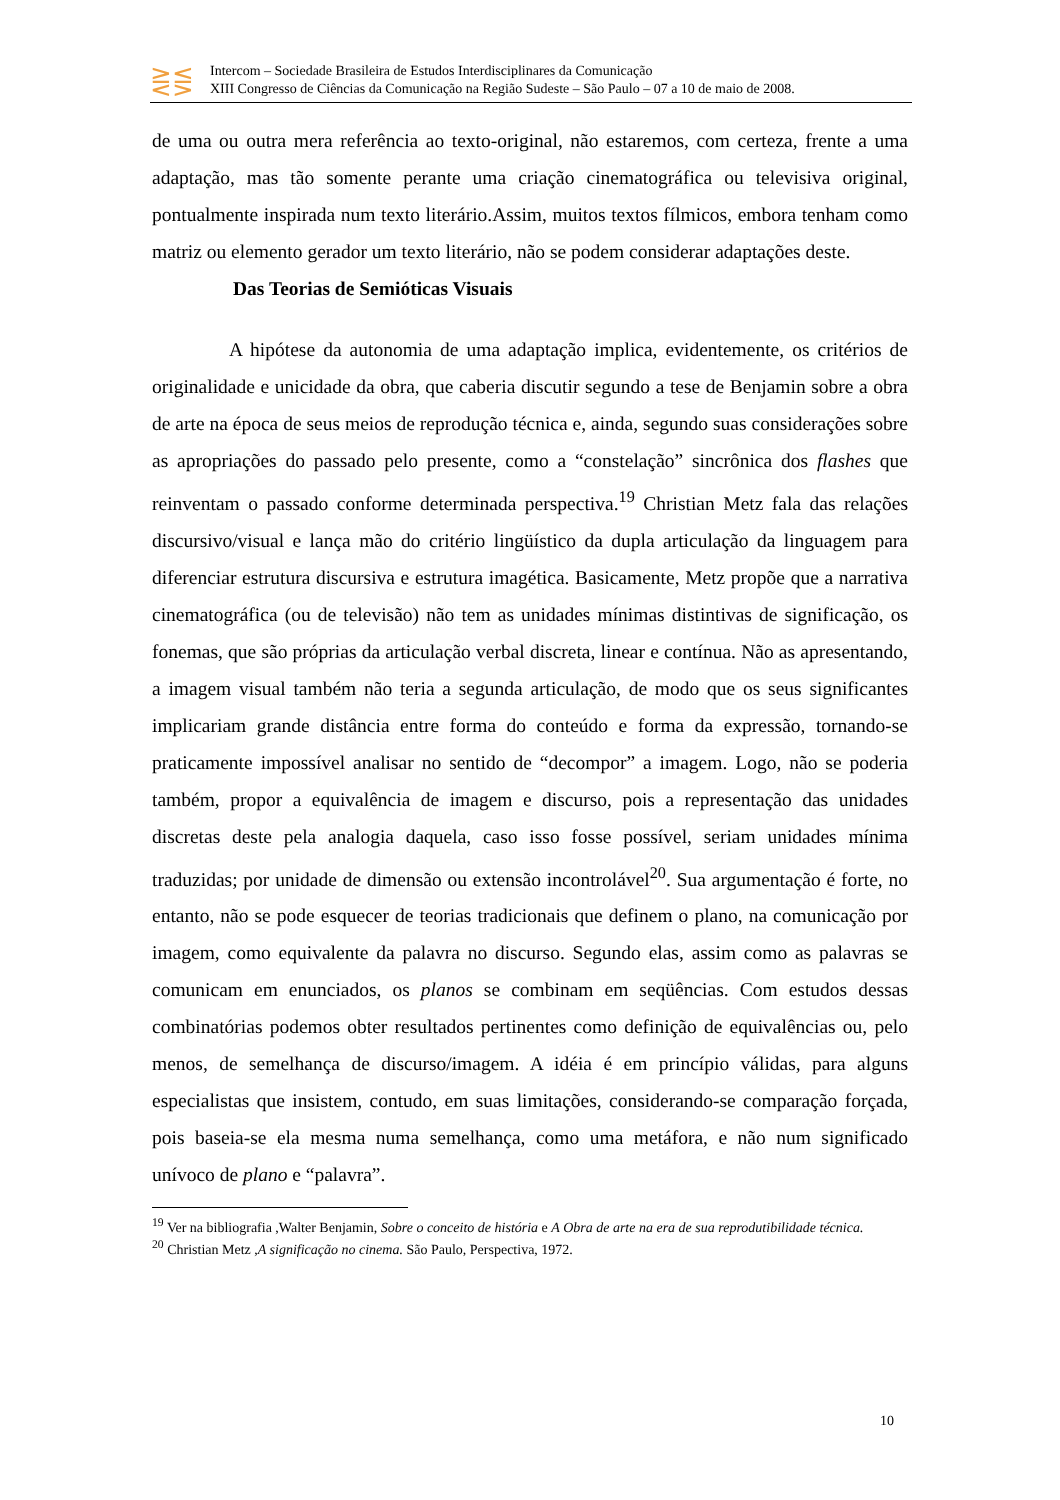⋛⋚
Intercom – Sociedade Brasileira de Estudos Interdisciplinares da Comunicação
XIII Congresso de Ciências da Comunicação na Região Sudeste – São Paulo – 07 a 10 de maio de 2008.
de uma ou outra mera referência ao texto-original, não estaremos, com certeza, frente a uma adaptação, mas tão somente perante uma criação cinematográfica ou televisiva original, pontualmente inspirada num texto literário.Assim, muitos textos fílmicos, embora tenham como matriz ou elemento gerador um texto literário, não se podem considerar adaptações deste.
Das Teorias de Semióticas Visuais
A hipótese da autonomia de uma adaptação implica, evidentemente, os critérios de originalidade e unicidade da obra, que caberia discutir segundo a tese de Benjamin sobre a obra de arte na época de seus meios de reprodução técnica e, ainda, segundo suas considerações sobre as apropriações do passado pelo presente, como a “constelação” sincrônica dos flashes que reinventam o passado conforme determinada perspectiva.<sup>19</sup> Christian Metz fala das relações discursivo/visual e lança mão do critério lingüístico da dupla articulação da linguagem para diferenciar estrutura discursiva e estrutura imagética. Basicamente, Metz propõe que a narrativa cinematográfica (ou de televisão) não tem as unidades mínimas distintivas de significação, os fonemas, que são próprias da articulação verbal discreta, linear e contínua. Não as apresentando, a imagem visual também não teria a segunda articulação, de modo que os seus significantes implicariam grande distância entre forma do conteúdo e forma da expressão, tornando-se praticamente impossível analisar no sentido de “decompor” a imagem. Logo, não se poderia também, propor a equivalência de imagem e discurso, pois a representação das unidades discretas deste pela analogia daquela, caso isso fosse possível, seriam unidades mínima traduzidas; por unidade de dimensão ou extensão incontrolável<sup>20</sup>. Sua argumentação é forte, no entanto, não se pode esquecer de teorias tradicionais que definem o plano, na comunicação por imagem, como equivalente da palavra no discurso. Segundo elas, assim como as palavras se comunicam em enunciados, os planos se combinam em seqüências. Com estudos dessas combinatórias podemos obter resultados pertinentes como definição de equivalências ou, pelo menos, de semelhança de discurso/imagem. A idéia é em princípio válidas, para alguns especialistas que insistem, contudo, em suas limitações, considerando-se comparação forçada, pois baseia-se ela mesma numa semelhança, como uma metáfora, e não num significado unívoco de plano e “palavra”.
<sup>19</sup> Ver na bibliografia ,Walter Benjamin, Sobre o conceito de história e A Obra de arte na era de sua reprodutibilidade técnica.
<sup>20</sup> Christian Metz ,A significação no cinema. São Paulo, Perspectiva, 1972.
10